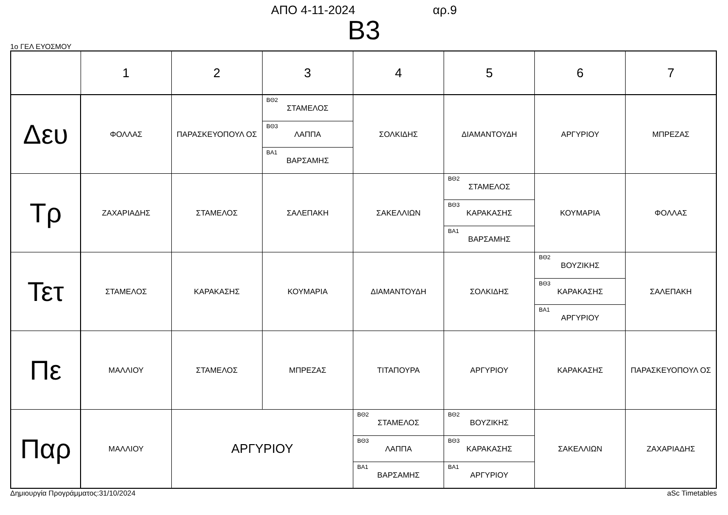ΑΠΟ 4-11-2024 αρ.9
B3
1ο ΓΕΛ ΕΥΟΣΜΟΥ
| | 1 | 2 | 3 | 4 | 5 | 6 | 7 |
| --- | --- | --- | --- | --- | --- | --- | --- |
| Δευ | ΦΟΛΛΑΣ | ΠΑΡΑΣΚΕΥΟΠΟΥΛ ΟΣ | ΒΘ2 ΣΤΑΜΕΛΟΣ ΒΘ3 ΛΑΠΠΑ ΒΑ1 ΒΑΡΣΑΜΗΣ | ΣΟΛΚΙΔΗΣ | ΔΙΑΜΑΝΤΟΥΔΗ | ΑΡΓΥΡΙΟΥ | ΜΠΡΕΖΑΣ |
| Τρ | ΖΑΧΑΡΙΑΔΗΣ | ΣΤΑΜΕΛΟΣ | ΣΑΛΕΠΑΚΗ | ΣΑΚΕΛΛΙΩΝ | ΒΘ2 ΣΤΑΜΕΛΟΣ ΒΘ3 ΚΑΡΑΚΑΣΗΣ ΒΑ1 ΒΑΡΣΑΜΗΣ | ΚΟΥΜΑΡΙΑ | ΦΟΛΛΑΣ |
| Τετ | ΣΤΑΜΕΛΟΣ | ΚΑΡΑΚΑΣΗΣ | ΚΟΥΜΑΡΙΑ | ΔΙΑΜΑΝΤΟΥΔΗ | ΣΟΛΚΙΔΗΣ | ΒΘ2 ΒΟΥΖΙΚΗΣ ΒΘ3 ΚΑΡΑΚΑΣΗΣ ΒΑ1 ΑΡΓΥΡΙΟΥ | ΣΑΛΕΠΑΚΗ |
| Πε | ΜΑΛΛΙΟΥ | ΣΤΑΜΕΛΟΣ | ΜΠΡΕΖΑΣ | ΤΙΤΑΠΟΥΡΑ | ΑΡΓΥΡΙΟΥ | ΚΑΡΑΚΑΣΗΣ | ΠΑΡΑΣΚΕΥΟΠΟΥΛ ΟΣ |
| Παρ | ΜΑΛΛΙΟΥ | ΑΡΓΥΡΙΟΥ | | ΒΘ2 ΣΤΑΜΕΛΟΣ ΒΘ3 ΛΑΠΠΑ ΒΑ1 ΒΑΡΣΑΜΗΣ | ΒΘ2 ΒΟΥΖΙΚΗΣ ΒΘ3 ΚΑΡΑΚΑΣΗΣ ΒΑ1 ΑΡΓΥΡΙΟΥ | ΣΑΚΕΛΛΙΩΝ | ΖΑΧΑΡΙΑΔΗΣ |
Δημιουργία Προγράμματος:31/10/2024 aSc Timetables